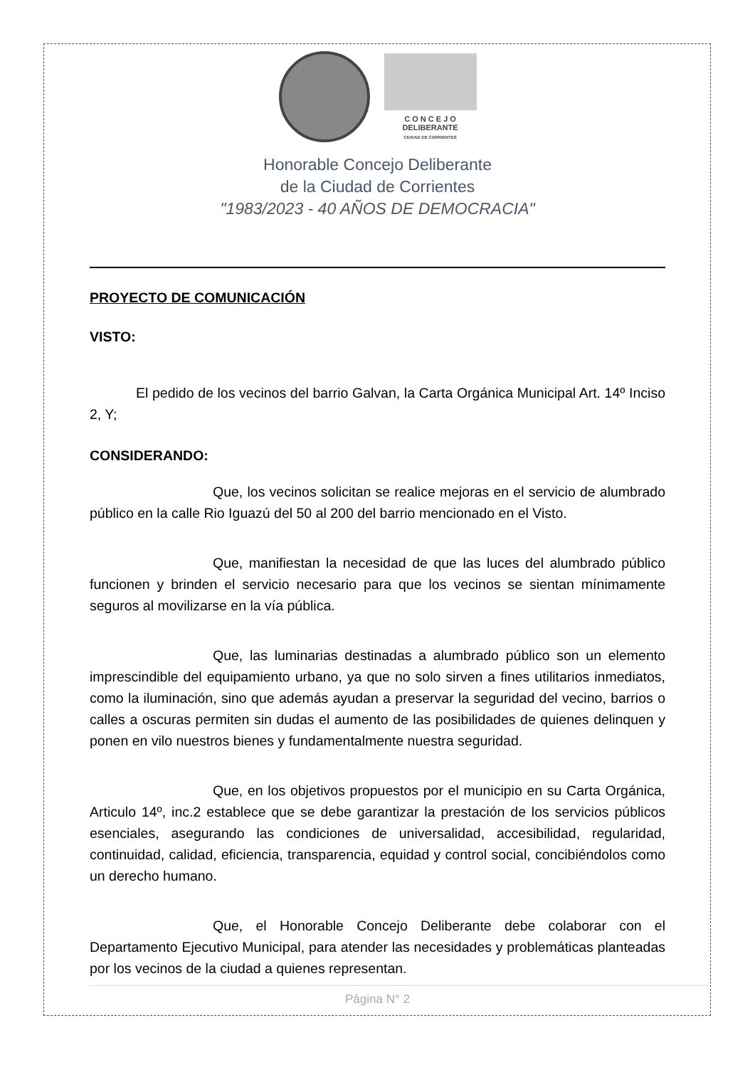C O N C E J O
DELIBERANTE
CIUDAD DE CORRIENTES
Honorable Concejo Deliberante
de la Ciudad de Corrientes
"1983/2023 - 40 AÑOS DE DEMOCRACIA"
PROYECTO DE COMUNICACIÓN
VISTO:
El pedido de los vecinos del barrio Galvan, la Carta Orgánica Municipal Art. 14º Inciso 2, Y;
CONSIDERANDO:
Que, los vecinos solicitan se realice mejoras en el servicio de alumbrado público en la calle Rio Iguazú del 50 al 200 del barrio mencionado en el Visto.
Que, manifiestan la necesidad de que las luces del alumbrado público funcionen y brinden el servicio necesario para que los vecinos se sientan mínimamente seguros al movilizarse en la vía pública.
Que, las luminarias destinadas a alumbrado público son un elemento imprescindible del equipamiento urbano, ya que no solo sirven a fines utilitarios inmediatos, como la iluminación, sino que además ayudan a preservar la seguridad del vecino, barrios o calles a oscuras permiten sin dudas el aumento de las posibilidades de quienes delinquen y ponen en vilo nuestros bienes y fundamentalmente nuestra seguridad.
Que, en los objetivos propuestos por el municipio en su Carta Orgánica, Articulo 14º, inc.2 establece que se debe garantizar la prestación de los servicios públicos esenciales, asegurando las condiciones de universalidad, accesibilidad, regularidad, continuidad, calidad, eficiencia, transparencia, equidad y control social, concibiéndolos como un derecho humano.
Que, el Honorable Concejo Deliberante debe colaborar con el Departamento Ejecutivo Municipal, para atender las necesidades y problemáticas planteadas por los vecinos de la ciudad a quienes representan.
Página N° 2